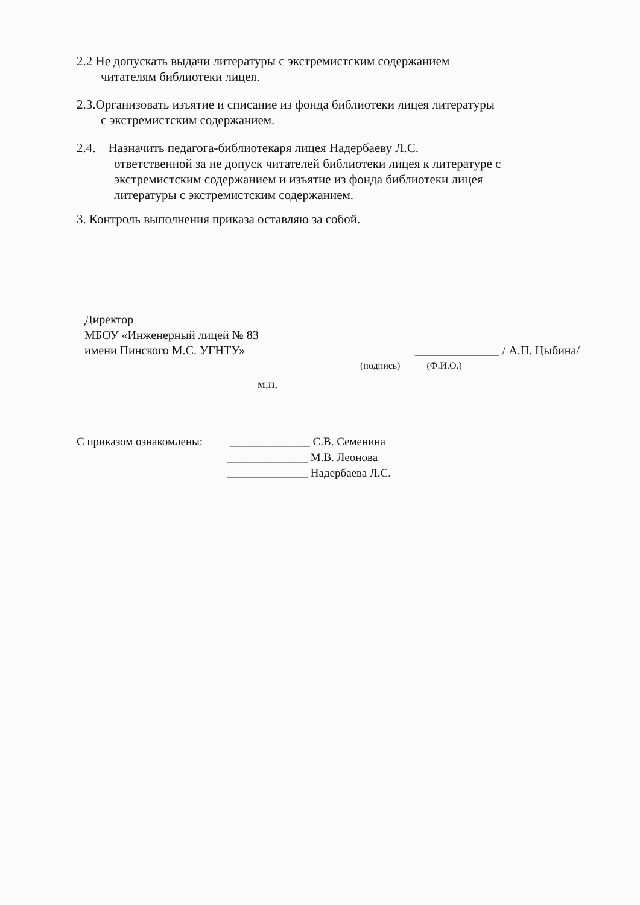2.2 Не допускать выдачи литературы с экстремистским содержанием
читателям библиотеки лицея.
2.3.Организовать изъятие и списание из фонда библиотеки лицея литературы
с экстремистским содержанием.
2.4. Назначить педагога-библиотекаря лицея Надербаеву Л.С.
ответственной за не допуск читателей библиотеки лицея к литературе с
экстремистским содержанием и изъятие из фонда библиотеки лицея
литературы с экстремистским содержанием.
3. Контроль выполнения приказа оставляю за собой.
Директор
МБОУ «Инженерный лицей № 83
имени Пинского М.С. УГНТУ» ______________ / А.П. Цыбина/
(подпись) (Ф.И.О.)
м.п.
С приказом ознакомлены: ______________ С.В. Семенина
______________ М.В. Леонова
______________ Надербаева Л.С.